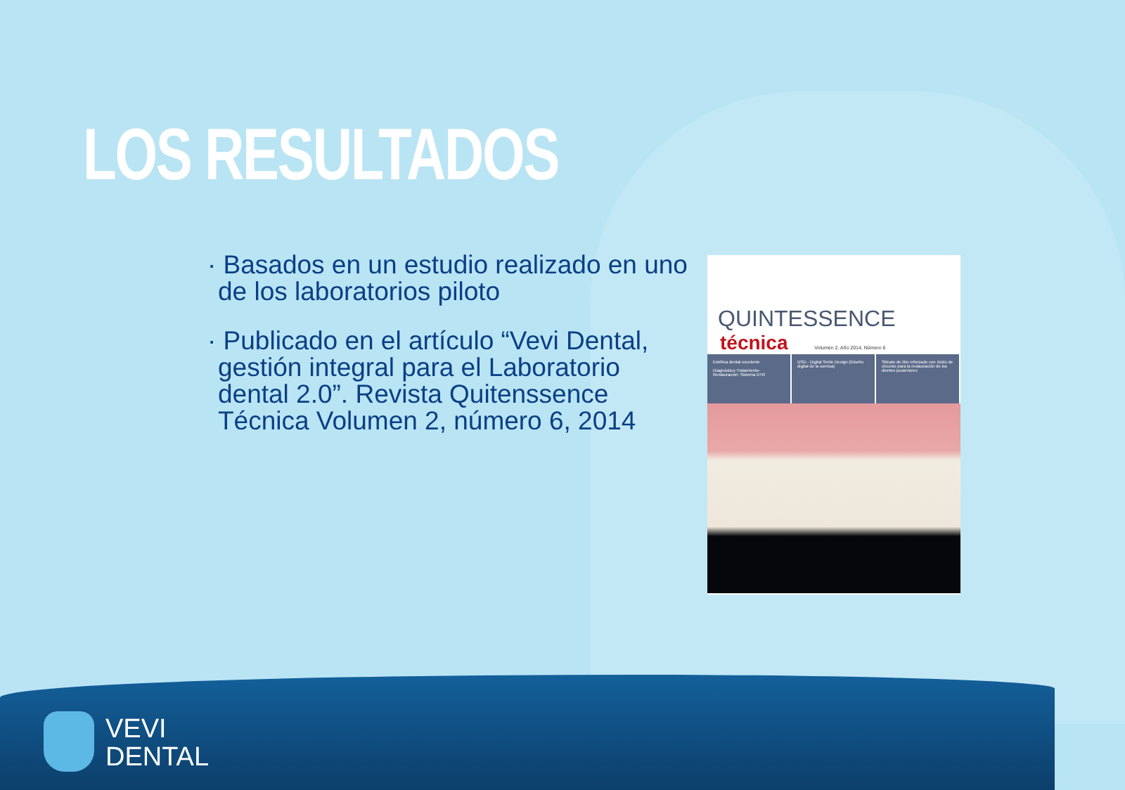LOS RESULTADOS
· Basados en un estudio realizado en uno de los laboratorios piloto
· Publicado en el artículo “Vevi Dental, gestión integral para el Laboratorio dental 2.0”. Revista Quitenssence Técnica Volumen 2, número 6, 2014
QUINTESSENCE
técnica Volumen 2, Año 2014, Número 6
Estética dental excelente
Diagnóstico-Tratamiento-Restauración: Sistema DTR
DSD - Digital Smile Design (Diseño digital de la sonrisa)
Silicato de litio reforzado con óxido de circonio para la restauración de los dientes posteriores
VEVI
DENTAL